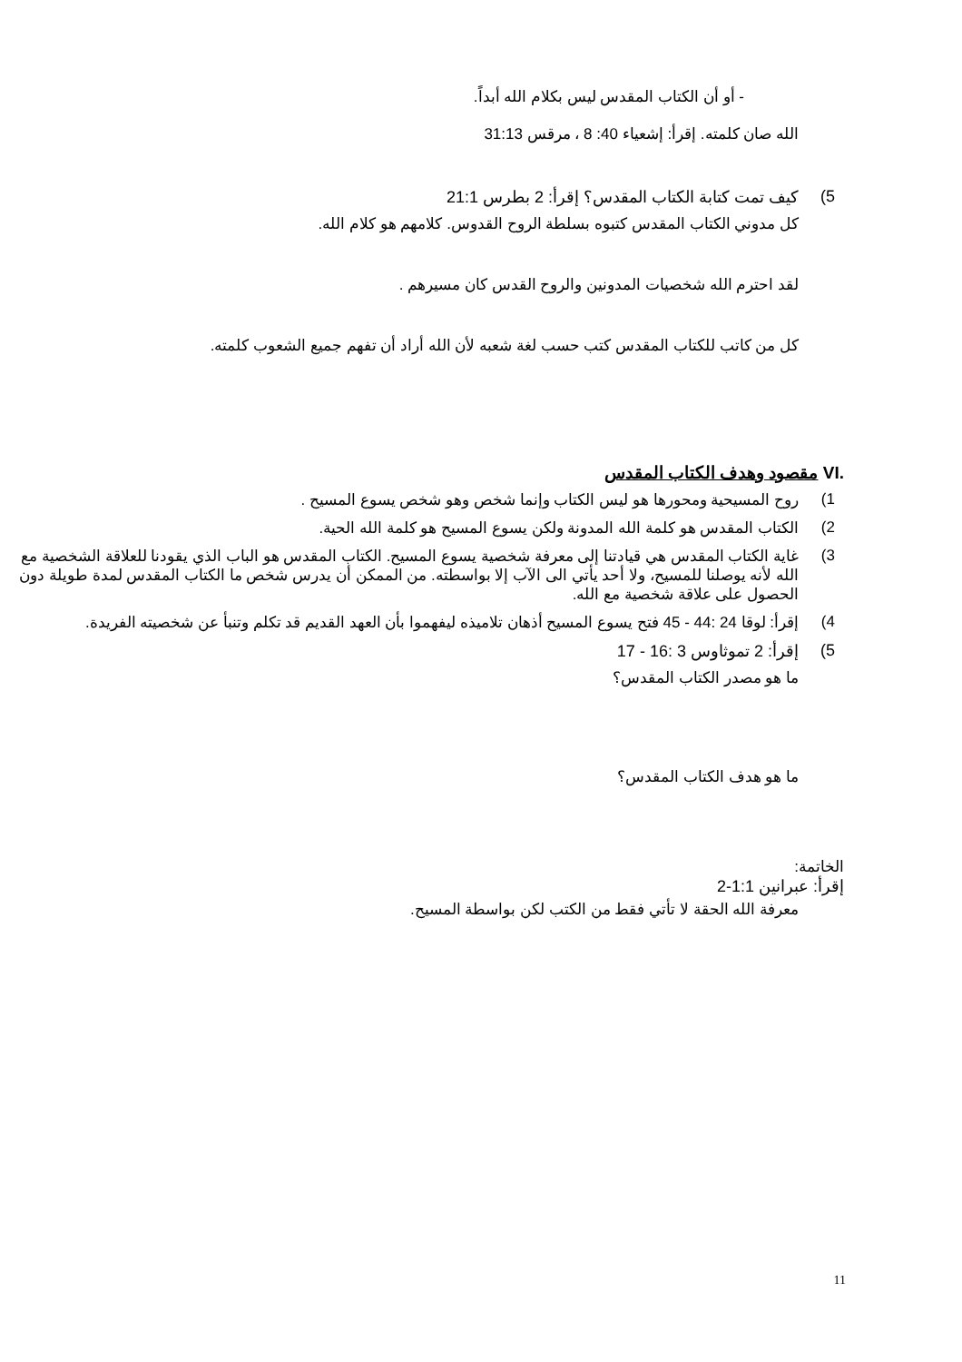- أو أن الكتاب المقدس ليس بكلام الله أبداً.
الله صان كلمته. إقرأ: إشعياء 40: 8 ، مرقس 31:13
5) كيف تمت كتابة الكتاب المقدس؟ إقرأ: 2 بطرس 21:1
كل مدوني الكتاب المقدس كتبوه بسلطة الروح القدوس. كلامهم هو كلام الله.
لقد احترم الله شخصيات المدونين والروح القدس كان مسيرهم .
كل من كاتب للكتاب المقدس كتب حسب لغة شعبه لأن الله أراد أن تفهم جميع الشعوب كلمته.
VI. مقصود وهدف الكتاب المقدس
1) روح المسيحية ومحورها هو ليس الكتاب وإنما شخص وهو شخص يسوع المسيح .
2) الكتاب المقدس هو كلمة الله المدونة ولكن يسوع المسيح هو كلمة الله الحية.
3) غاية الكتاب المقدس هي قيادتنا إلى معرفة شخصية يسوع المسيح. الكتاب المقدس هو الباب الذي يقودنا للعلاقة الشخصية مع الله لأنه يوصلنا للمسيح، ولا أحد يأتي الى الآب إلا بواسطته. من الممكن أن يدرس شخص ما الكتاب المقدس لمدة طويلة دون الحصول على علاقة شخصية مع الله.
4) إقرأ: لوقا 24 :44 - 45 فتح يسوع المسيح أذهان تلاميذه ليفهموا بأن العهد القديم قد تكلم وتنبأ عن شخصيته الفريدة.
5) إقرأ: 2 تموثاوس 3 :16 - 17
ما هو مصدر الكتاب المقدس؟
ما هو هدف الكتاب المقدس؟
الخاتمة:
إقرأ: عبرانين 1:1-2
معرفة الله الحقة لا تأتي فقط من الكتب لكن بواسطة المسيح.
11